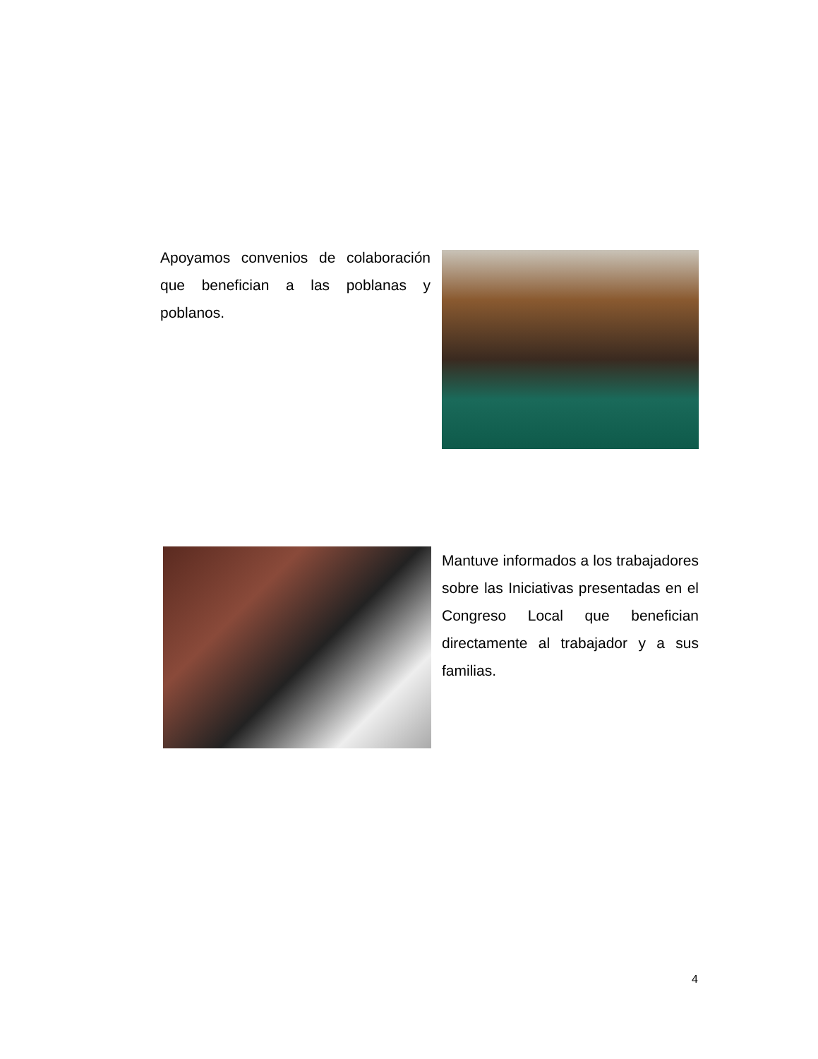Apoyamos convenios de colaboración que benefician a las poblanas y poblanos.
Mantuve informados a los trabajadores sobre las Iniciativas presentadas en el Congreso Local que benefician directamente al trabajador y a sus familias.
4